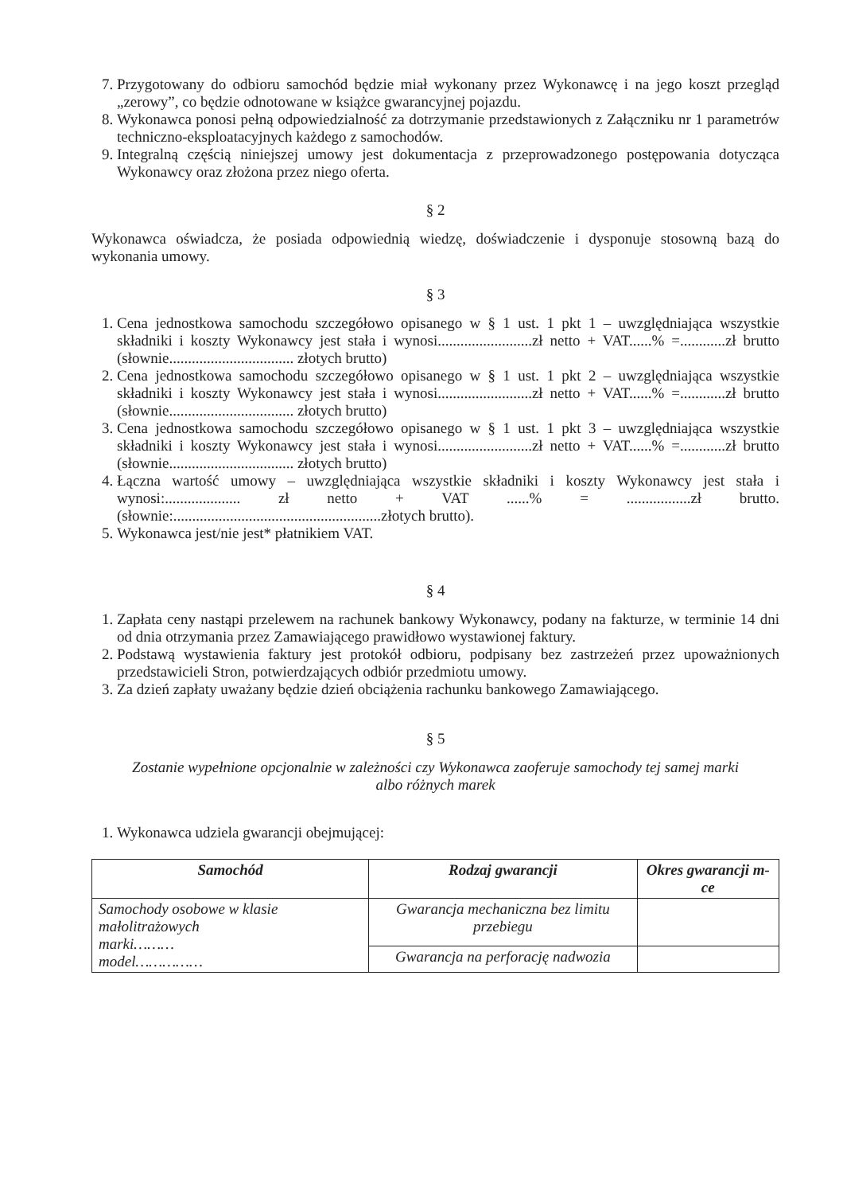7. Przygotowany do odbioru samochód będzie miał wykonany przez Wykonawcę i na jego koszt przegląd „zerowy”, co będzie odnotowane w książce gwarancyjnej pojazdu.
8. Wykonawca ponosi pełną odpowiedzialność za dotrzymanie przedstawionych z Załączniku nr 1 parametrów techniczno-eksploatacyjnych każdego z samochodów.
9. Integralną częścią niniejszej umowy jest dokumentacja z przeprowadzonego postępowania dotycząca Wykonawcy oraz złożona przez niego oferta.
§ 2
Wykonawca oświadcza, że posiada odpowiednią wiedzę, doświadczenie i dysponuje stosowną bazą do wykonania umowy.
§ 3
1. Cena jednostkowa samochodu szczegółowo opisanego w § 1 ust. 1 pkt 1 – uwzględniająca wszystkie składniki i koszty Wykonawcy jest stała i wynosi.........................zł netto + VAT......% =............zł brutto (słownie................................. złotych brutto)
2. Cena jednostkowa samochodu szczegółowo opisanego w § 1 ust. 1 pkt 2 – uwzględniająca wszystkie składniki i koszty Wykonawcy jest stała i wynosi.........................zł netto + VAT......% =............zł brutto (słownie................................. złotych brutto)
3. Cena jednostkowa samochodu szczegółowo opisanego w § 1 ust. 1 pkt 3 – uwzględniająca wszystkie składniki i koszty Wykonawcy jest stała i wynosi.........................zł netto + VAT......% =............zł brutto (słownie................................. złotych brutto)
4. Łączna wartość umowy – uwzględniająca wszystkie składniki i koszty Wykonawcy jest stała i wynosi:.................... zł netto + VAT ......% = .................zł brutto. (słownie:.......................................................złotych brutto).
5. Wykonawca jest/nie jest* płatnikiem VAT.
§ 4
1. Zapłata ceny nastąpi przelewem na rachunek bankowy Wykonawcy, podany na fakturze, w terminie 14 dni od dnia otrzymania przez Zamawiającego prawidłowo wystawionej faktury.
2. Podstawą wystawienia faktury jest protokół odbioru, podpisany bez zastrzeżeń przez upoważnionych przedstawicieli Stron, potwierdzających odbiór przedmiotu umowy.
3. Za dzień zapłaty uważany będzie dzień obciążenia rachunku bankowego Zamawiającego.
§ 5
Zostanie wypełnione opcjonalnie w zależności czy Wykonawca zaoferuje samochody tej samej marki albo różnych marek
1. Wykonawca udziela gwarancji obejmującej:
| Samochód | Rodzaj gwarancji | Okres gwarancji m-ce |
| --- | --- | --- |
| Samochody osobowe w klasie małolitrażowych marki……… model…………… | Gwarancja mechaniczna bez limitu przebiegu | |
| | Gwarancja na perforację nadwozia | |